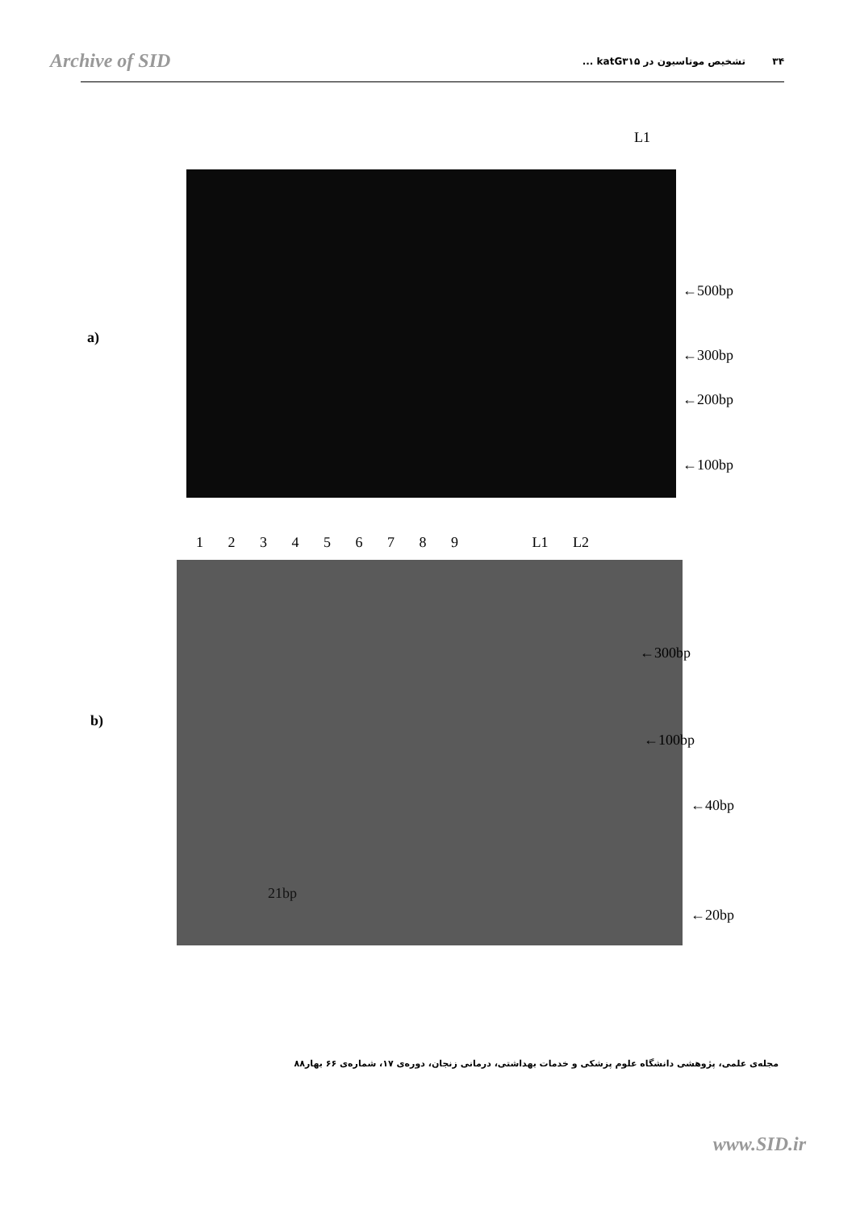Archive of SID ۳۴ تشخیص موتاسیون در katG۳۱۵ ...
L1
a)
←500bp
←300bp
←200bp
←100bp
1 2 3 4 5 6 7 8 9 L1 L2
b)
←300bp
←100bp
←40bp
21bp
←20bp
مجله‌ی علمی، پژوهشی دانشگاه علوم پزشکی و خدمات بهداشتی، درمانی زنجان، دوره‌ی ۱۷، شماره‌ی ۶۶ بهار۸۸
www.SID.ir